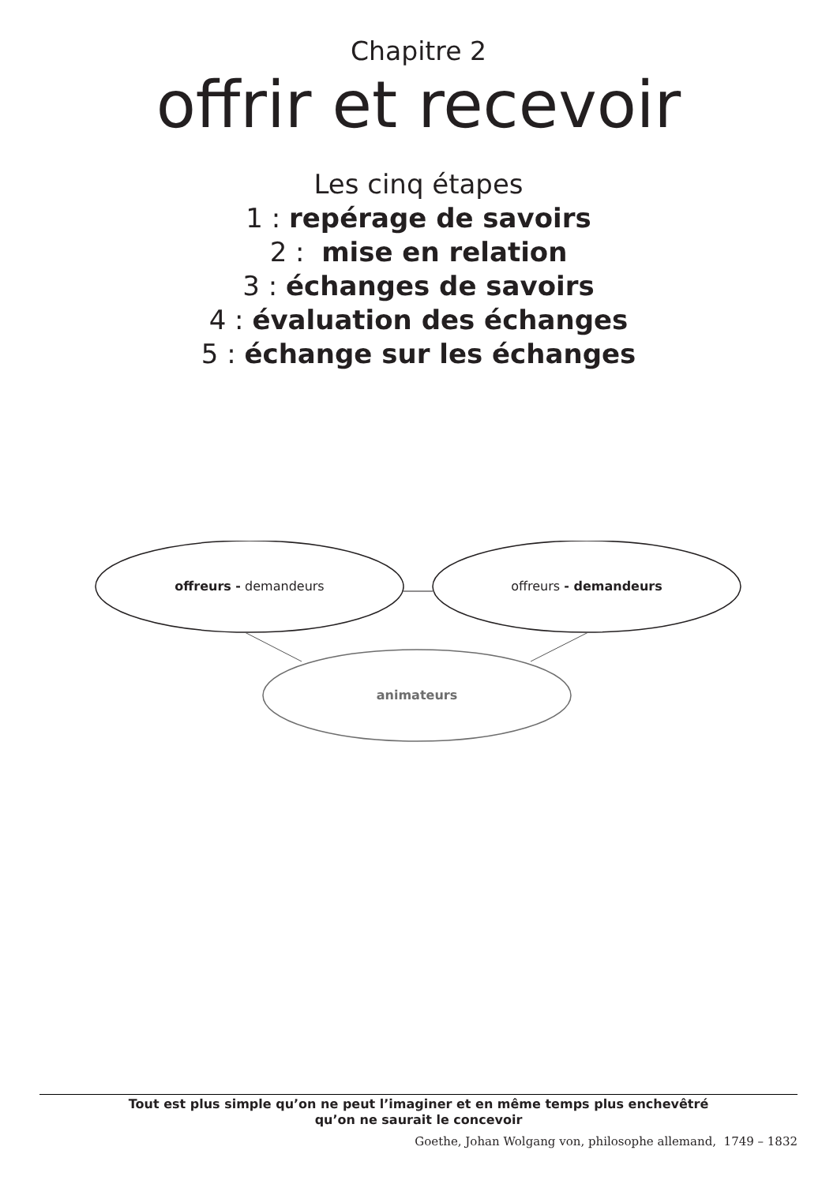Chapitre 2
offrir et recevoir
Les cinq étapes
1 : repérage de savoirs
2 : mise en relation
3 : échanges de savoirs
4 : évaluation des échanges
5 : échange sur les échanges
offreurs - demandeurs offreurs - demandeurs
animateurs
Tout est plus simple qu’on ne peut l’imaginer et en même temps plus enchevêtré
qu’on ne saurait le concevoir
Goethe, Johan Wolgang von, philosophe allemand, 1749 – 1832